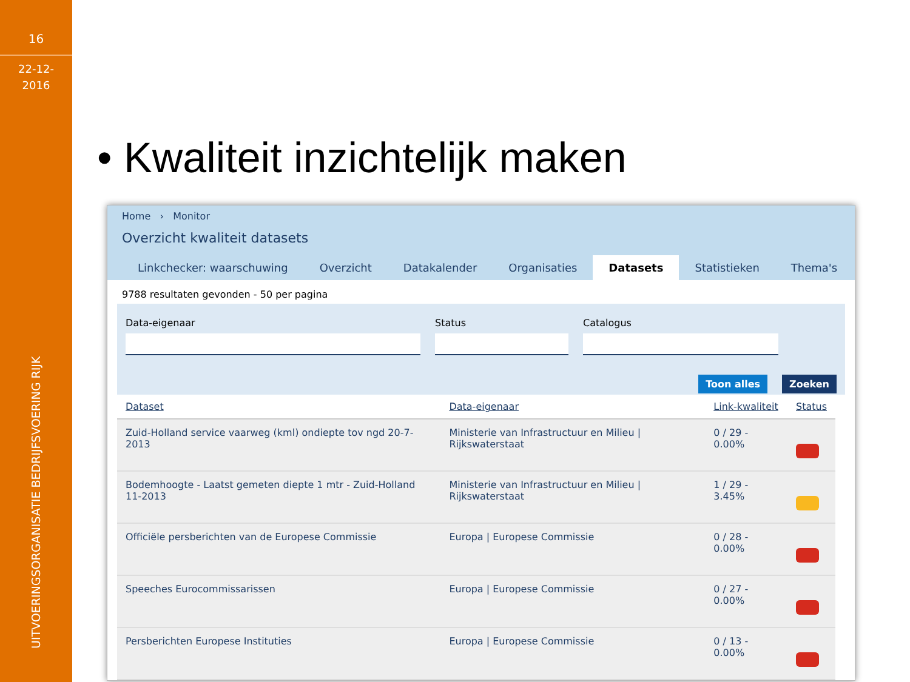16
22-12-
2016
UITVOERINGSORGANISATIE BEDRIJFSVOERING RIJK
• Kwaliteit inzichtelijk maken
Home › Monitor
Overzicht kwaliteit datasets
Linkchecker: waarschuwing Overzicht Datakalender Organisaties Datasets Statistieken Thema's
9788 resultaten gevonden - 50 per pagina
Data-eigenaar Status Catalogus
Toon alles Zoeken
| Dataset | Data-eigenaar | Link-kwaliteit | Status |
| --- | --- | --- | --- |
| Zuid-Holland service vaarweg (kml) ondiepte tov ngd 20-7-2013 | Ministerie van Infrastructuur en Milieu / Rijkswaterstaat | 0 / 29 - 0.00% | |
| Bodemhoogte - Laatst gemeten diepte 1 mtr - Zuid-Holland 11-2013 | Ministerie van Infrastructuur en Milieu / Rijkswaterstaat | 1 / 29 - 3.45% | |
| Officiële persberichten van de Europese Commissie | Europa / Europese Commissie | 0 / 28 - 0.00% | |
| Speeches Eurocommissarissen | Europa / Europese Commissie | 0 / 27 - 0.00% | |
| Persberichten Europese Instituties | Europa / Europese Commissie | 0 / 13 - 0.00% | |